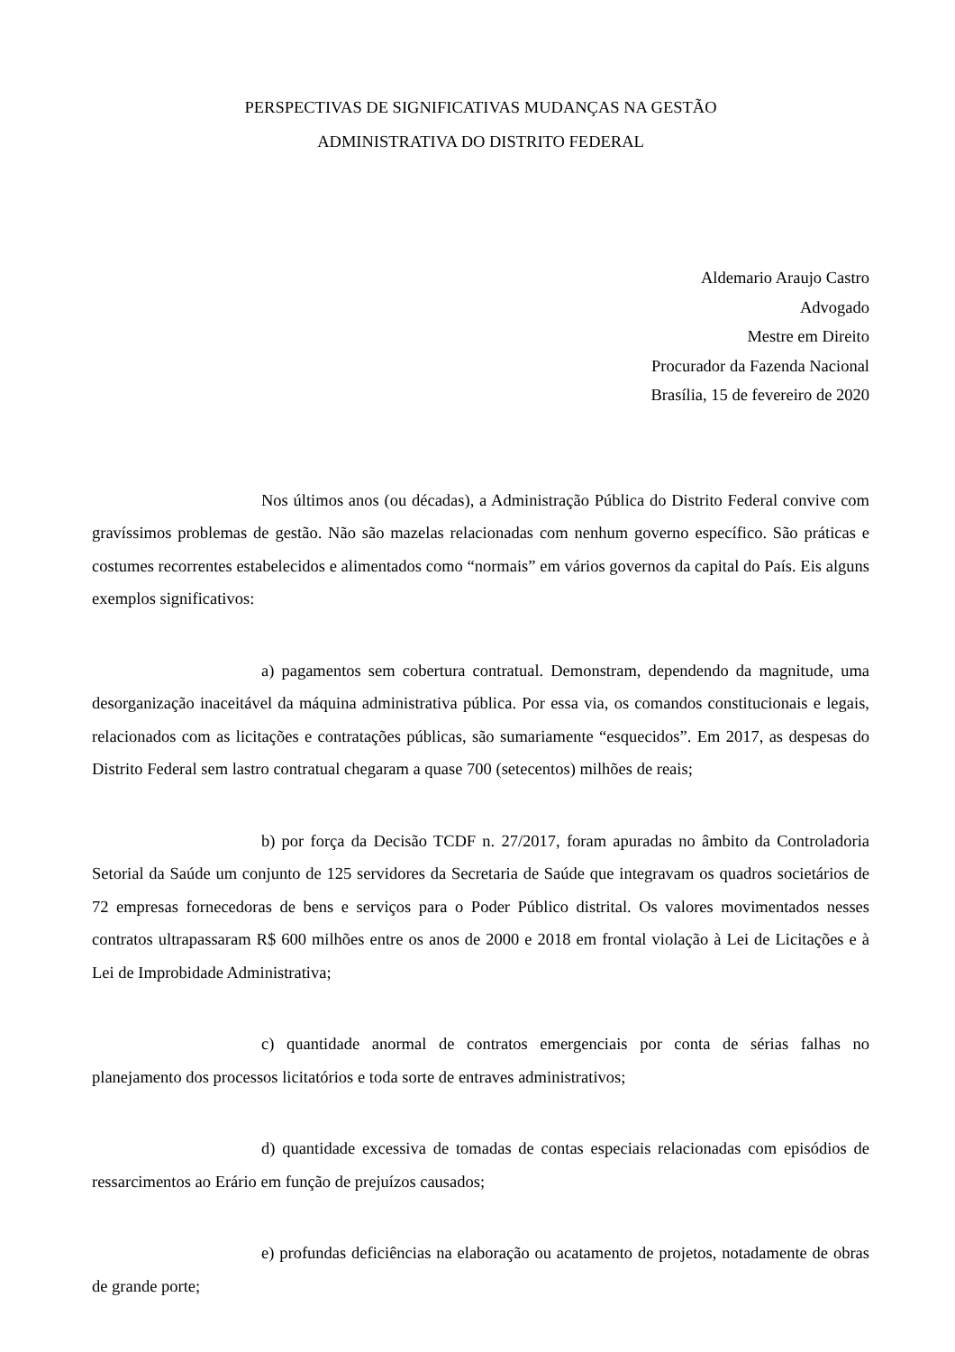PERSPECTIVAS DE SIGNIFICATIVAS MUDANÇAS NA GESTÃO
ADMINISTRATIVA DO DISTRITO FEDERAL
Aldemario Araujo Castro
Advogado
Mestre em Direito
Procurador da Fazenda Nacional
Brasília, 15 de fevereiro de 2020
Nos últimos anos (ou décadas), a Administração Pública do Distrito Federal convive com gravíssimos problemas de gestão. Não são mazelas relacionadas com nenhum governo específico. São práticas e costumes recorrentes estabelecidos e alimentados como “normais” em vários governos da capital do País. Eis alguns exemplos significativos:
a) pagamentos sem cobertura contratual. Demonstram, dependendo da magnitude, uma desorganização inaceitável da máquina administrativa pública. Por essa via, os comandos constitucionais e legais, relacionados com as licitações e contratações públicas, são sumariamente “esquecidos”. Em 2017, as despesas do Distrito Federal sem lastro contratual chegaram a quase 700 (setecentos) milhões de reais;
b) por força da Decisão TCDF n. 27/2017, foram apuradas no âmbito da Controladoria Setorial da Saúde um conjunto de 125 servidores da Secretaria de Saúde que integravam os quadros societários de 72 empresas fornecedoras de bens e serviços para o Poder Público distrital. Os valores movimentados nesses contratos ultrapassaram R$ 600 milhões entre os anos de 2000 e 2018 em frontal violação à Lei de Licitações e à Lei de Improbidade Administrativa;
c) quantidade anormal de contratos emergenciais por conta de sérias falhas no planejamento dos processos licitatórios e toda sorte de entraves administrativos;
d) quantidade excessiva de tomadas de contas especiais relacionadas com episódios de ressarcimentos ao Erário em função de prejuízos causados;
e) profundas deficiências na elaboração ou acatamento de projetos, notadamente de obras de grande porte;